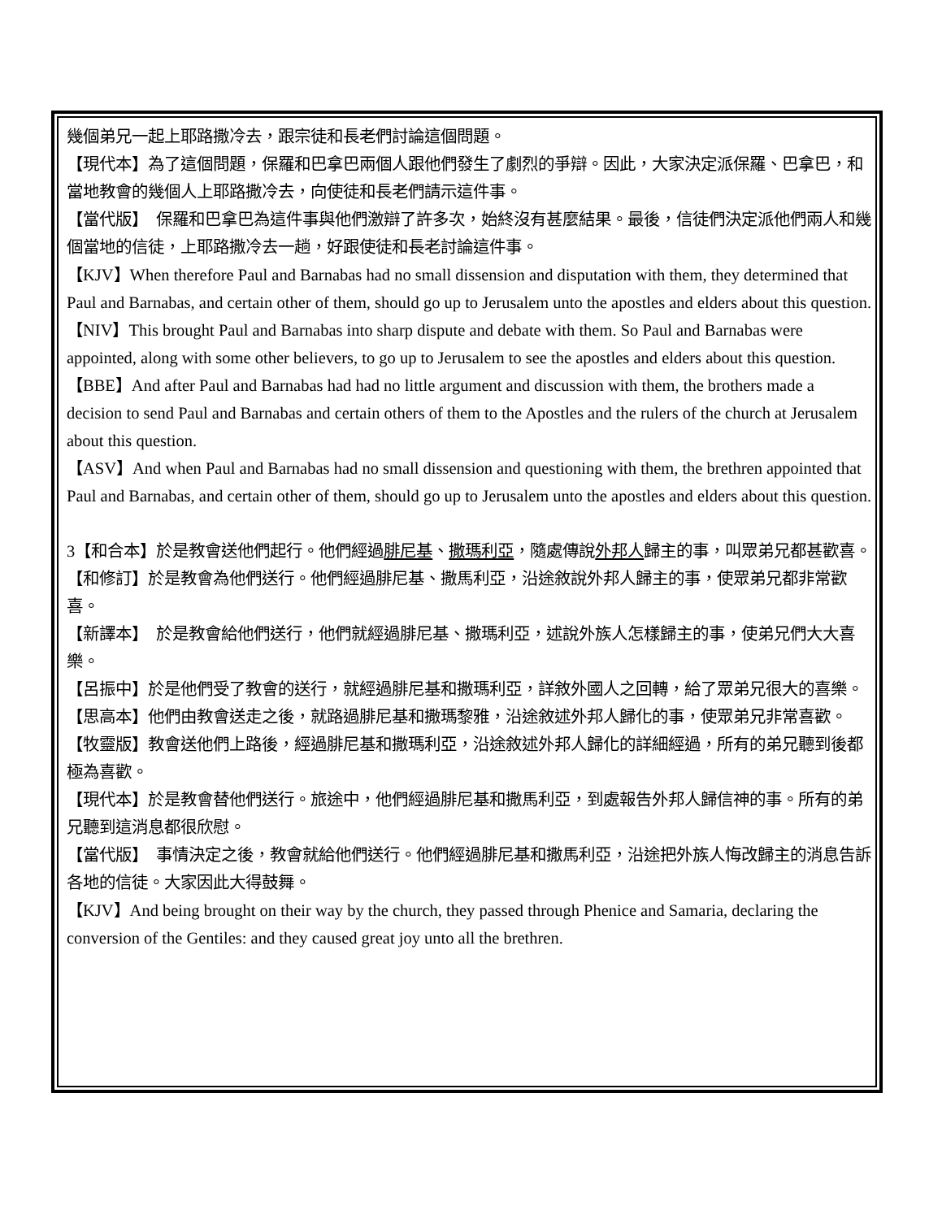幾個弟兄一起上耶路撒冷去，跟宗徒和長老們討論這個問題。
【現代本】為了這個問題，保羅和巴拿巴兩個人跟他們發生了劇烈的爭辯。因此，大家決定派保羅、巴拿巴，和當地教會的幾個人上耶路撒冷去，向使徒和長老們請示這件事。
【當代版】　保羅和巴拿巴為這件事與他們激辯了許多次，始終沒有甚麼結果。最後，信徒們決定派他們兩人和幾個當地的信徒，上耶路撒冷去一趟，好跟使徒和長老討論這件事。
【KJV】When therefore Paul and Barnabas had no small dissension and disputation with them, they determined that Paul and Barnabas, and certain other of them, should go up to Jerusalem unto the apostles and elders about this question.
【NIV】This brought Paul and Barnabas into sharp dispute and debate with them. So Paul and Barnabas were appointed, along with some other believers, to go up to Jerusalem to see the apostles and elders about this question.
【BBE】And after Paul and Barnabas had had no little argument and discussion with them, the brothers made a decision to send Paul and Barnabas and certain others of them to the Apostles and the rulers of the church at Jerusalem about this question.
【ASV】And when Paul and Barnabas had no small dissension and questioning with them, the brethren appointed that Paul and Barnabas, and certain other of them, should go up to Jerusalem unto the apostles and elders about this question.
3【和合本】於是教會送他們起行。他們經過腓尼基、撒瑪利亞，隨處傳說外邦人歸主的事，叫眾弟兄都甚歡喜。
【和修訂】於是教會為他們送行。他們經過腓尼基、撒馬利亞，沿途敘說外邦人歸主的事，使眾弟兄都非常歡喜。
【新譯本】　於是教會給他們送行，他們就經過腓尼基、撒瑪利亞，述說外族人怎樣歸主的事，使弟兄們大大喜樂。
【呂振中】於是他們受了教會的送行，就經過腓尼基和撒瑪利亞，詳敘外國人之回轉，給了眾弟兄很大的喜樂。
【思高本】他們由教會送走之後，就路過腓尼基和撒瑪黎雅，沿途敘述外邦人歸化的事，使眾弟兄非常喜歡。
【牧靈版】教會送他們上路後，經過腓尼基和撒瑪利亞，沿途敘述外邦人歸化的詳細經過，所有的弟兄聽到後都極為喜歡。
【現代本】於是教會替他們送行。旅途中，他們經過腓尼基和撒馬利亞，到處報告外邦人歸信神的事。所有的弟兄聽到這消息都很欣慰。
【當代版】　事情決定之後，教會就給他們送行。他們經過腓尼基和撒馬利亞，沿途把外族人悔改歸主的消息告訴各地的信徒。大家因此大得鼓舞。
【KJV】And being brought on their way by the church, they passed through Phenice and Samaria, declaring the conversion of the Gentiles: and they caused great joy unto all the brethren.